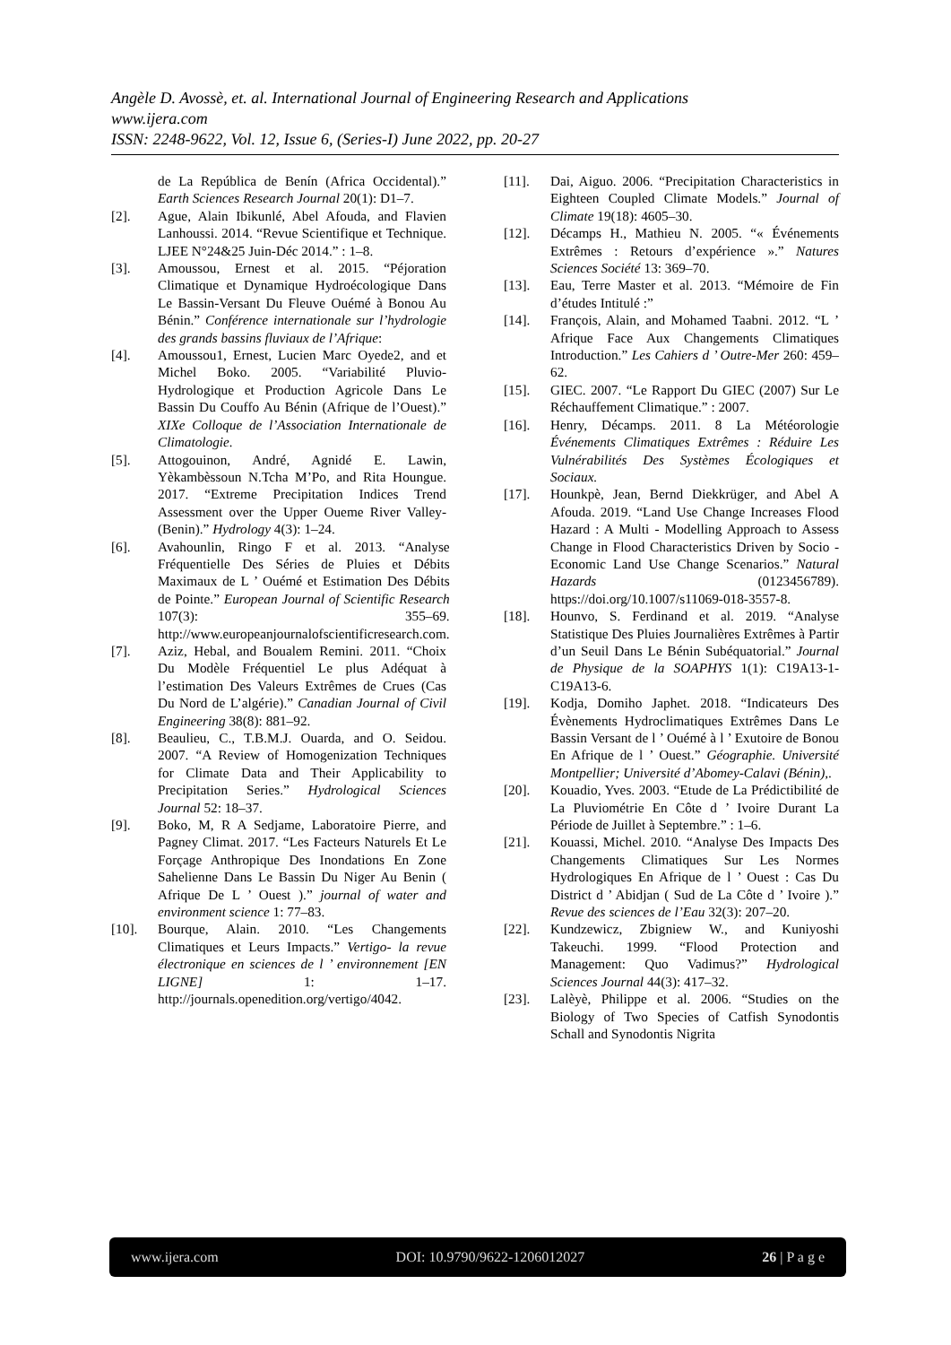Angèle D. Avossè, et. al. International Journal of Engineering Research and Applications
www.ijera.com
ISSN: 2248-9622, Vol. 12, Issue 6, (Series-I) June 2022, pp. 20-27
de La República de Benín (Africa Occidental).” Earth Sciences Research Journal 20(1): D1–7.
[2]. Ague, Alain Ibikunlé, Abel Afouda, and Flavien Lanhoussi. 2014. “Revue Scientifique et Technique. LJEE N°24&25 Juin-Déc 2014.” : 1–8.
[3]. Amoussou, Ernest et al. 2015. “Péjoration Climatique et Dynamique Hydroécologique Dans Le Bassin-Versant Du Fleuve Ouémé à Bonou Au Bénin.” Conférence internationale sur l’hydrologie des grands bassins fluviaux de l’Afrique:
[4]. Amoussou1, Ernest, Lucien Marc Oyede2, and et Michel Boko. 2005. “Variabilité Pluvio-Hydrologique et Production Agricole Dans Le Bassin Du Couffo Au Bénin (Afrique de l’Ouest).” XIXe Colloque de l’Association Internationale de Climatologie.
[5]. Attogouinon, André, Agnidé E. Lawin, Yèkambèssoun N.Tcha M’Po, and Rita Houngue. 2017. “Extreme Precipitation Indices Trend Assessment over the Upper Oueme River Valley-(Benin).” Hydrology 4(3): 1–24.
[6]. Avahounlin, Ringo F et al. 2013. “Analyse Fréquentielle Des Séries de Pluies et Débits Maximaux de L ’ Ouémé et Estimation Des Débits de Pointe.” European Journal of Scientific Research 107(3): 355–69. http://www.europeanjournalofscientificresearch.com.
[7]. Aziz, Hebal, and Boualem Remini. 2011. “Choix Du Modèle Fréquentiel Le plus Adéquat à l’estimation Des Valeurs Extrêmes de Crues (Cas Du Nord de L’algérie).” Canadian Journal of Civil Engineering 38(8): 881–92.
[8]. Beaulieu, C., T.B.M.J. Ouarda, and O. Seidou. 2007. “A Review of Homogenization Techniques for Climate Data and Their Applicability to Precipitation Series.” Hydrological Sciences Journal 52: 18–37.
[9]. Boko, M, R A Sedjame, Laboratoire Pierre, and Pagney Climat. 2017. “Les Facteurs Naturels Et Le Forçage Anthropique Des Inondations En Zone Sahelienne Dans Le Bassin Du Niger Au Benin ( Afrique De L ’ Ouest ).” journal of water and environment science 1: 77–83.
[10]. Bourque, Alain. 2010. “Les Changements Climatiques et Leurs Impacts.” Vertigo- la revue électronique en sciences de l ’ environnement [EN LIGNE] 1: 1–17. http://journals.openedition.org/vertigo/4042.
[11]. Dai, Aiguo. 2006. “Precipitation Characteristics in Eighteen Coupled Climate Models.” Journal of Climate 19(18): 4605–30.
[12]. Décamps H., Mathieu N. 2005. “« Événements Extrêmes : Retours d’expérience ».” Natures Sciences Société 13: 369–70.
[13]. Eau, Terre Master et al. 2013. “Mémoire de Fin d’études Intitulé :”
[14]. François, Alain, and Mohamed Taabni. 2012. “L ’ Afrique Face Aux Changements Climatiques Introduction.” Les Cahiers d ’ Outre-Mer 260: 459–62.
[15]. GIEC. 2007. “Le Rapport Du GIEC (2007) Sur Le Réchauffement Climatique.” : 2007.
[16]. Henry, Décamps. 2011. 8 La Météorologie Événements Climatiques Extrêmes : Réduire Les Vulnérabilités Des Systèmes Écologiques et Sociaux.
[17]. Hounkpè, Jean, Bernd Diekkrüger, and Abel A Afouda. 2019. “Land Use Change Increases Flood Hazard : A Multi ‑ Modelling Approach to Assess Change in Flood Characteristics Driven by Socio ‑ Economic Land Use Change Scenarios.” Natural Hazards (0123456789). https://doi.org/10.1007/s11069-018-3557-8.
[18]. Hounvo, S. Ferdinand et al. 2019. “Analyse Statistique Des Pluies Journalières Extrêmes à Partir d’un Seuil Dans Le Bénin Subéquatorial.” Journal de Physique de la SOAPHYS 1(1): C19A13-1-C19A13-6.
[19]. Kodja, Domiho Japhet. 2018. “Indicateurs Des Évènements Hydroclimatiques Extrêmes Dans Le Bassin Versant de l ’ Ouémé à l ’ Exutoire de Bonou En Afrique de l ’ Ouest.” Géographie. Université Montpellier; Université d’Abomey-Calavi (Bénin),.
[20]. Kouadio, Yves. 2003. “Etude de La Prédictibilité de La Pluviométrie En Côte d ’ Ivoire Durant La Période de Juillet à Septembre.” : 1–6.
[21]. Kouassi, Michel. 2010. “Analyse Des Impacts Des Changements Climatiques Sur Les Normes Hydrologiques En Afrique de l ’ Ouest : Cas Du District d ’ Abidjan ( Sud de La Côte d ’ Ivoire ).” Revue des sciences de l’Eau 32(3): 207–20.
[22]. Kundzewicz, Zbigniew W., and Kuniyoshi Takeuchi. 1999. “Flood Protection and Management: Quo Vadimus?” Hydrological Sciences Journal 44(3): 417–32.
[23]. Lalèyè, Philippe et al. 2006. “Studies on the Biology of Two Species of Catfish Synodontis Schall and Synodontis Nigrita
www.ijera.com DOI: 10.9790/9622-1206012027 26 | P a g e